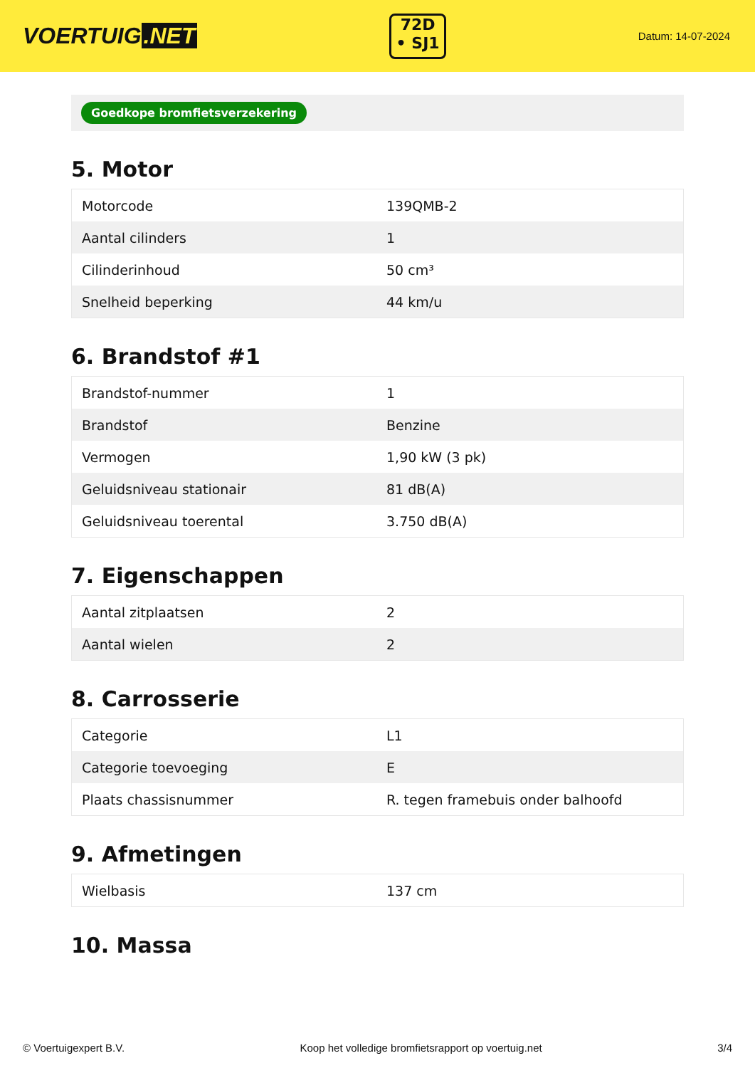VOERTUIG.NET
72D
• SJ1
Datum: 14-07-2024
Goedkope bromfietsverzekering
5. Motor
| Motorcode | 139QMB-2 |
| Aantal cilinders | 1 |
| Cilinderinhoud | 50 cm³ |
| Snelheid beperking | 44 km/u |
6. Brandstof #1
| Brandstof-nummer | 1 |
| Brandstof | Benzine |
| Vermogen | 1,90 kW (3 pk) |
| Geluidsniveau stationair | 81 dB(A) |
| Geluidsniveau toerental | 3.750 dB(A) |
7. Eigenschappen
| Aantal zitplaatsen | 2 |
| Aantal wielen | 2 |
8. Carrosserie
| Categorie | L1 |
| Categorie toevoeging | E |
| Plaats chassisnummer | R. tegen framebuis onder balhoofd |
9. Afmetingen
| Wielbasis | 137 cm |
10. Massa
© Voertuigexpert B.V. Koop het volledige bromfietsrapport op voertuig.net 3/4